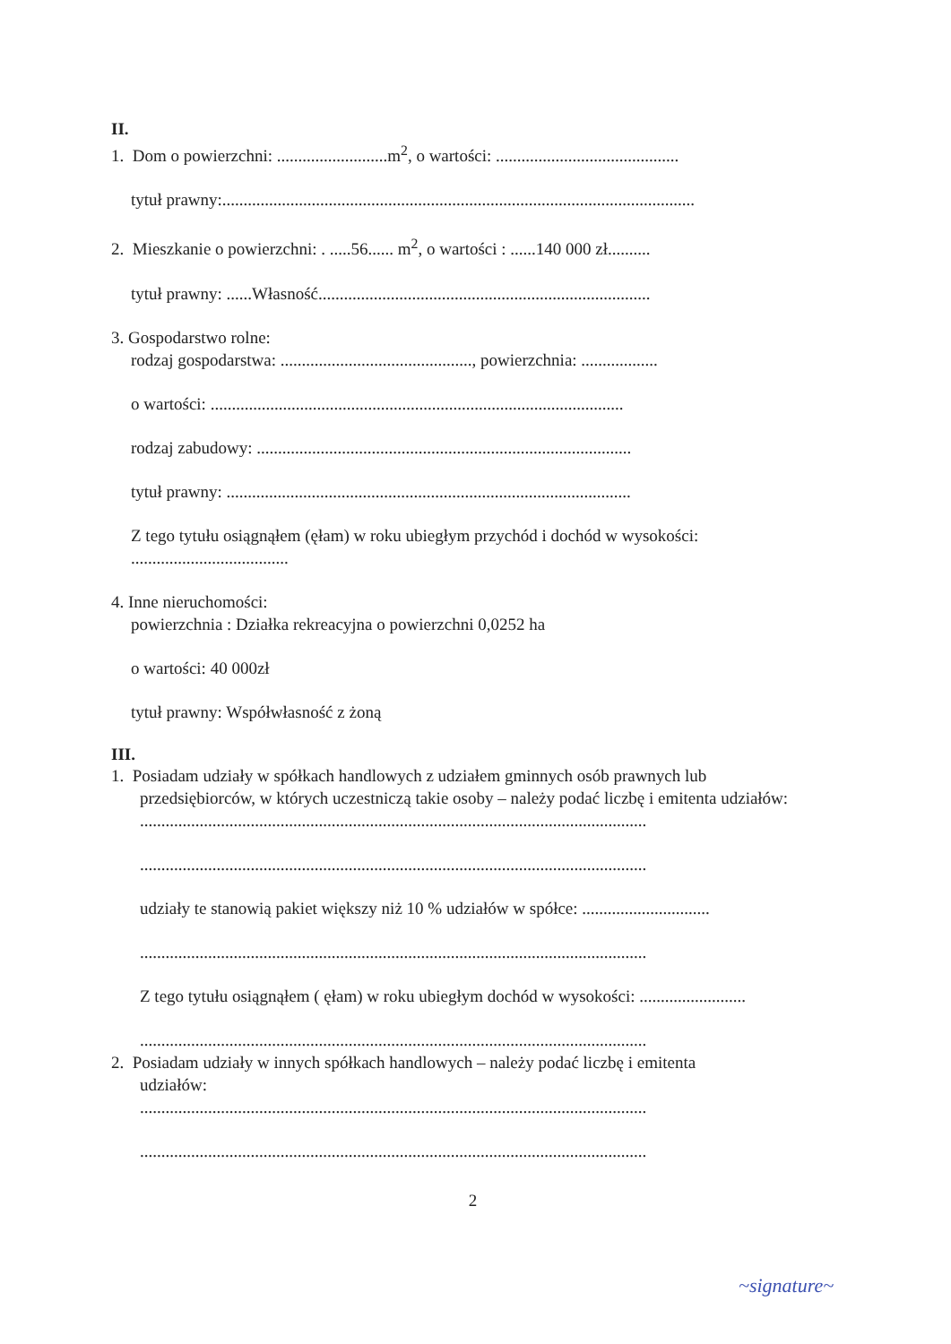II.
1. Dom o powierzchni: ..........................m<sup>2</sup>, o wartości: ...........................................
tytuł prawny:...............................................................................................................
2. Mieszkanie o powierzchni: . .....56...... m<sup>2</sup>, o wartości : ......140 000 zł..........
tytuł prawny: ......Własność..............................................................................
3. Gospodarstwo rolne:
rodzaj gospodarstwa: ............................................., powierzchnia: ..................
o wartości: .................................................................................................
rodzaj zabudowy: ........................................................................................
tytuł prawny: ...............................................................................................
Z tego tytułu osiągnąłem (ęłam) w roku ubiegłym przychód i dochód w wysokości:
.....................................
4. Inne nieruchomości:
powierzchnia : Działka rekreacyjna o powierzchni 0,0252 ha
o wartości: 40 000zł
tytuł prawny: Współwłasność z żoną
III.
1. Posiadam udziały w spółkach handlowych z udziałem gminnych osób prawnych lub
przedsiębiorców, w których uczestniczą takie osoby – należy podać liczbę i emitenta udziałów:
.......................................................................................................................
.......................................................................................................................
udziały te stanowią pakiet większy niż 10 % udziałów w spółce: ..............................
.......................................................................................................................
Z tego tytułu osiągnąłem ( ęłam) w roku ubiegłym dochód w wysokości: .........................
.......................................................................................................................
2. Posiadam udziały w innych spółkach handlowych – należy podać liczbę i emitenta
udziałów:
.......................................................................................................................
.......................................................................................................................
2
~signature~